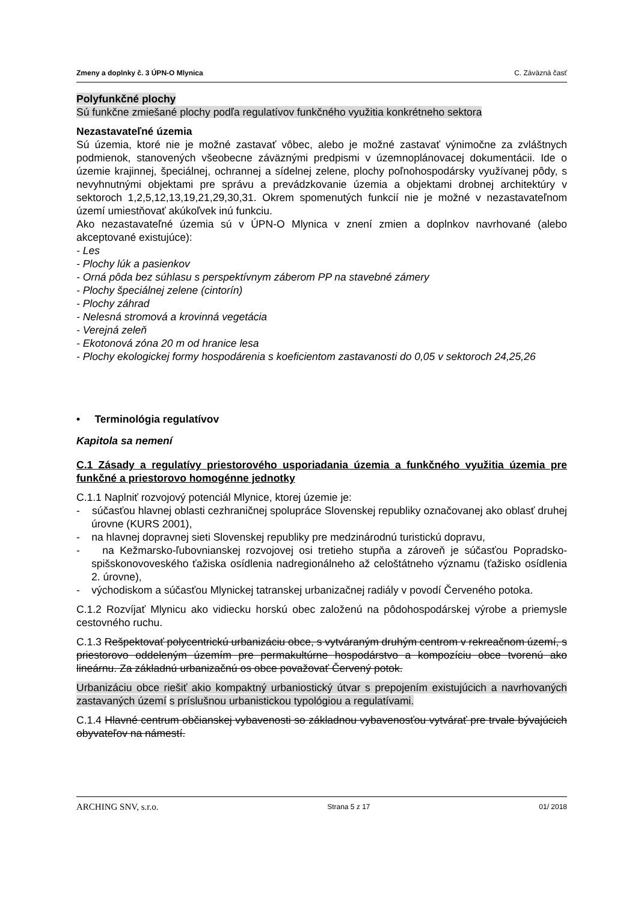Zmeny a doplnky č. 3 ÚPN-O Mlynica C. Záväzná časť
Polyfunkčné plochy
Sú funkčne zmiešané plochy podľa regulatívov funkčného využitia konkrétneho sektora
Nezastavateľné územia
Sú územia, ktoré nie je možné zastavať vôbec, alebo je možné zastavať výnimočne za zvláštnych podmienok, stanovených všeobecne záväznými predpismi v územnoplánovacej dokumentácii. Ide o územie krajinnej, špeciálnej, ochrannej a sídelnej zelene, plochy poľnohospodársky využívanej pôdy, s nevyhnutnými objektami pre správu a prevádzkovanie územia a objektami drobnej architektúry v sektoroch 1,2,5,12,13,19,21,29,30,31. Okrem spomenutých funkcií nie je možné v nezastavateľnom území umiestňovať akúkoľvek inú funkciu.
Ako nezastavateľné územia sú v ÚPN-O Mlynica v znení zmien a doplnkov navrhované (alebo akceptované existujúce):
- Les
- Plochy lúk a pasienkov
- Orná pôda bez súhlasu s perspektívnym záberom PP na stavebné zámery
- Plochy špeciálnej zelene (cintorín)
- Plochy záhrad
- Nelesná stromová a krovinná vegetácia
- Verejná zeleň
- Ekotonová zóna 20 m od hranice lesa
- Plochy ekologickej formy hospodárenia s koeficientom zastavanosti do 0,05 v sektoroch 24,25,26
• Terminológia regulatívov
Kapitola sa nemení
C.1 Zásady a regulatívy priestorového usporiadania územia a funkčného využitia územia pre funkčné a priestorovo homogénne jednotky
C.1.1 Naplniť rozvojový potenciál Mlynice, ktorej územie je:
- súčasťou hlavnej oblasti cezhraničnej spolupráce Slovenskej republiky označovanej ako oblasť druhej úrovne (KURS 2001),
- na hlavnej dopravnej sieti Slovenskej republiky pre medzinárodnú turistickú dopravu,
- na Kežmarsko-ľubovnianskej rozvojovej osi tretieho stupňa a zároveň je súčasťou Popradsko-spišskonovoveského ťažiska osídlenia nadregionálneho až celoštátneho významu (ťažisko osídlenia 2. úrovne),
- východiskom a súčasťou Mlynickej tatranskej urbanizačnej radiály v povodí Červeného potoka.
C.1.2 Rozvíjať Mlynicu ako vidiecku horskú obec založenú na pôdohospodárskej výrobe a priemysle cestovného ruchu.
C.1.3 Rešpektovať polycentrickú urbanizáciu obce, s vytváraným druhým centrom v rekreačnom území, s priestorovo oddeleným územím pre permakultúrne hospodárstvo a kompozíciu obce tvorenú ako lineárnu. Za základnú urbanizačnú os obce považovať Červený potok.
Urbanizáciu obce riešiť akio kompaktný urbaniostický útvar s prepojením existujúcich a navrhovaných zastavaných území s príslušnou urbanistickou typológiou a regulatívami.
C.1.4 Hlavné centrum občianskej vybavenosti so základnou vybavenosťou vytvárať pre trvale bývajúcich obyvateľov na námestí.
ARCHING SNV, s.r.o. Strana 5 z 17 01/ 2018